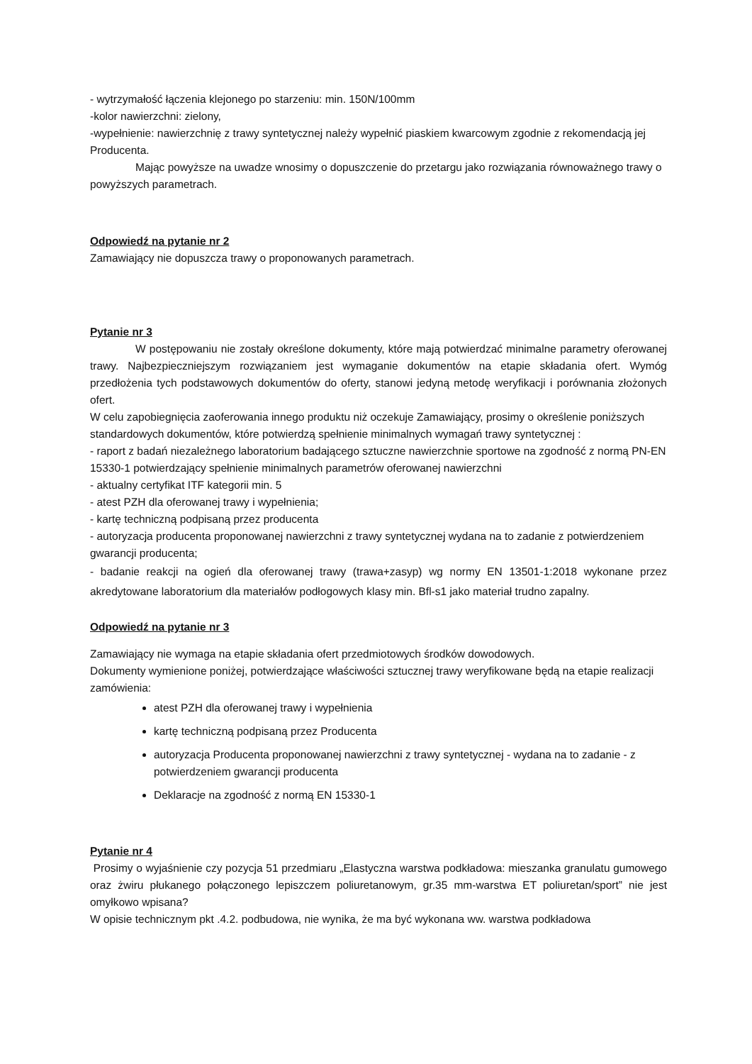- wytrzymałość łączenia klejonego po starzeniu: min. 150N/100mm
-kolor nawierzchni: zielony,
-wypełnienie: nawierzchnię z trawy syntetycznej należy wypełnić piaskiem kwarcowym zgodnie z rekomendacją jej Producenta.
Mając powyższe na uwadze wnosimy o dopuszczenie do przetargu jako rozwiązania równoważnego trawy o powyższych parametrach.
Odpowiedź na pytanie nr 2
Zamawiający nie dopuszcza trawy o proponowanych parametrach.
Pytanie nr 3
W postępowaniu nie zostały określone dokumenty, które mają potwierdzać minimalne parametry oferowanej trawy. Najbezpieczniejszym rozwiązaniem jest wymaganie dokumentów na etapie składania ofert. Wymóg przedłożenia tych podstawowych dokumentów do oferty, stanowi jedyną metodę weryfikacji i porównania złożonych ofert.
W celu zapobiegnięcia zaoferowania innego produktu niż oczekuje Zamawiający, prosimy o określenie poniższych standardowych dokumentów, które potwierdzą spełnienie minimalnych wymagań trawy syntetycznej :
- raport z badań niezależnego laboratorium badającego sztuczne nawierzchnie sportowe na zgodność z normą PN-EN 15330-1 potwierdzający spełnienie minimalnych parametrów oferowanej nawierzchni
- aktualny certyfikat ITF kategorii min. 5
- atest PZH dla oferowanej trawy i wypełnienia;
- kartę techniczną podpisaną przez producenta
- autoryzacja producenta proponowanej nawierzchni z trawy syntetycznej wydana na to zadanie z potwierdzeniem gwarancji producenta;
- badanie reakcji na ogień dla oferowanej trawy (trawa+zasyp) wg normy EN 13501-1:2018 wykonane przez akredytowane laboratorium dla materiałów podłogowych klasy min. Bfl-s1 jako materiał trudno zapalny.
Odpowiedź na pytanie nr 3
Zamawiający nie wymaga na etapie składania ofert przedmiotowych środków dowodowych.
Dokumenty wymienione poniżej, potwierdzające właściwości sztucznej trawy weryfikowane będą na etapie realizacji zamówienia:
atest PZH dla oferowanej trawy i wypełnienia
kartę techniczną podpisaną przez Producenta
autoryzacja Producenta proponowanej nawierzchni z trawy syntetycznej - wydana na to zadanie - z potwierdzeniem gwarancji producenta
Deklaracje na zgodność z normą EN 15330-1
Pytanie nr 4
Prosimy o wyjaśnienie czy pozycja 51 przedmiaru „Elastyczna warstwa podkładowa: mieszanka granulatu gumowego oraz żwiru płukanego połączonego lepiszczem poliuretanowym, gr.35 mm-warstwa ET poliuretan/sport” nie jest omyłkowo wpisana?
W opisie technicznym pkt .4.2. podbudowa, nie wynika, że ma być wykonana ww. warstwa podkładowa